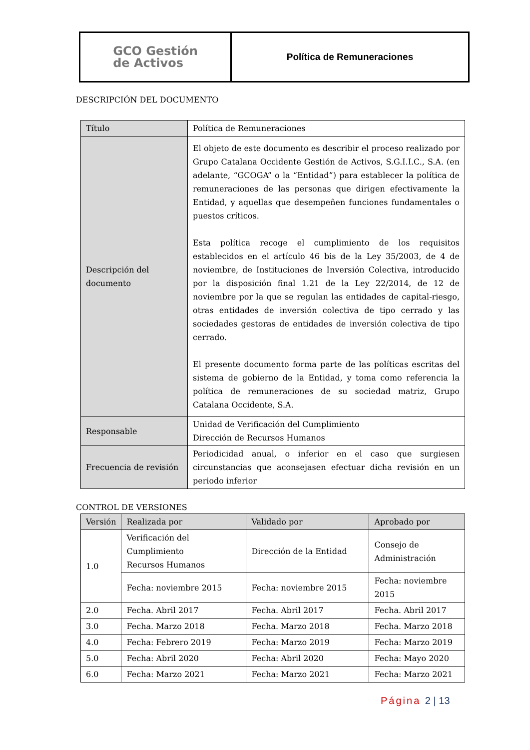GCO Gestión
de Activos
Política de Remuneraciones
DESCRIPCIÓN DEL DOCUMENTO
| Título | Política de Remuneraciones |
| Descripción del documento | El objeto de este documento es describir el proceso realizado por Grupo Catalana Occidente Gestión de Activos, S.G.I.I.C., S.A. (en adelante, “GCOGA” o la “Entidad”) para establecer la política de remuneraciones de las personas que dirigen efectivamente la Entidad, y aquellas que desempeñen funciones fundamentales o puestos críticos. Esta política recoge el cumplimiento de los requisitos establecidos en el artículo 46 bis de la Ley 35/2003, de 4 de noviembre, de Instituciones de Inversión Colectiva, introducido por la disposición final 1.21 de la Ley 22/2014, de 12 de noviembre por la que se regulan las entidades de capital-riesgo, otras entidades de inversión colectiva de tipo cerrado y las sociedades gestoras de entidades de inversión colectiva de tipo cerrado. El presente documento forma parte de las políticas escritas del sistema de gobierno de la Entidad, y toma como referencia la política de remuneraciones de su sociedad matriz, Grupo Catalana Occidente, S.A. |
| Responsable | Unidad de Verificación del Cumplimiento Dirección de Recursos Humanos |
| Frecuencia de revisión | Periodicidad anual, o inferior en el caso que surgiesen circunstancias que aconsejasen efectuar dicha revisión en un periodo inferior |
CONTROL DE VERSIONES
| Versión | Realizada por | Validado por | Aprobado por |
| --- | --- | --- | --- |
| 1.0 | Verificación del Cumplimiento Recursos Humanos | Dirección de la Entidad | Consejo de Administración |
| | Fecha: noviembre 2015 | Fecha: noviembre 2015 | Fecha: noviembre 2015 |
| 2.0 | Fecha. Abril 2017 | Fecha. Abril 2017 | Fecha. Abril 2017 |
| 3.0 | Fecha. Marzo 2018 | Fecha. Marzo 2018 | Fecha. Marzo 2018 |
| 4.0 | Fecha: Febrero 2019 | Fecha: Marzo 2019 | Fecha: Marzo 2019 |
| 5.0 | Fecha: Abril 2020 | Fecha: Abril 2020 | Fecha: Mayo 2020 |
| 6.0 | Fecha: Marzo 2021 | Fecha: Marzo 2021 | Fecha: Marzo 2021 |
Página 2 | 13